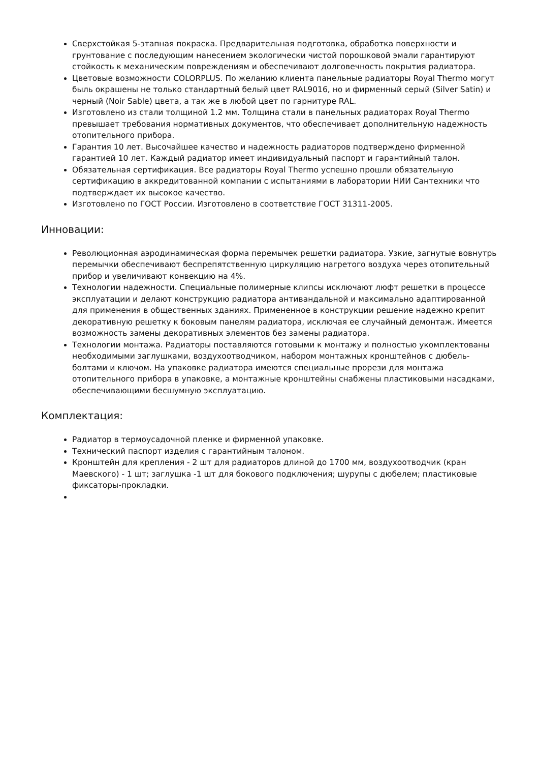Сверхстойкая 5-этапная покраска. Предварительная подготовка, обработка поверхности и грунтование с последующим нанесением экологически чистой порошковой эмали гарантируют стойкость к механическим повреждениям и обеспечивают долговечность покрытия радиатора.
Цветовые возможности COLORPLUS. По желанию клиента панельные радиаторы Royal Thermo могут быль окрашены не только стандартный белый цвет RAL9016, но и фирменный серый (Silver Satin) и черный (Noir Sable) цвета, а так же в любой цвет по гарнитуре RAL.
Изготовлено из стали толщиной 1.2 мм. Толщина стали в панельных радиаторах Royal Thermo превышает требования нормативных документов, что обеспечивает дополнительную надежность отопительного прибора.
Гарантия 10 лет. Высочайшее качество и надежность радиаторов подтверждено фирменной гарантией 10 лет. Каждый радиатор имеет индивидуальный паспорт и гарантийный талон.
Обязательная сертификация. Все радиаторы Royal Thermo успешно прошли обязательную сертификацию в аккредитованной компании с испытаниями в лаборатории НИИ Сантехники что подтверждает их высокое качество.
Изготовлено по ГОСТ России. Изготовлено в соответствие ГОСТ 31311-2005.
Инновации:
Революционная аэродинамическая форма перемычек решетки радиатора. Узкие, загнутые вовнутрь перемычки обеспечивают беспрепятственную циркуляцию нагретого воздуха через отопительный прибор и увеличивают конвекцию на 4%.
Технологии надежности. Специальные полимерные клипсы исключают люфт решетки в процессе эксплуатации и делают конструкцию радиатора антивандальной и максимально адаптированной для применения в общественных зданиях. Примененное в конструкции решение надежно крепит декоративную решетку к боковым панелям радиатора, исключая ее случайный демонтаж. Имеется возможность замены декоративных элементов без замены радиатора.
Технологии монтажа. Радиаторы поставляются готовыми к монтажу и полностью укомплектованы необходимыми заглушками, воздухоотводчиком, набором монтажных кронштейнов с дюбель-болтами и ключом. На упаковке радиатора имеются специальные прорези для монтажа отопительного прибора в упаковке, а монтажные кронштейны снабжены пластиковыми насадками, обеспечивающими бесшумную эксплуатацию.
Комплектация:
Радиатор в термоусадочной пленке и фирменной упаковке.
Технический паспорт изделия с гарантийным талоном.
Кронштейн для крепления - 2 шт для радиаторов длиной до 1700 мм, воздухоотводчик (кран Маевского) - 1 шт; заглушка -1 шт для бокового подключения; шурупы с дюбелем; пластиковые фиксаторы-прокладки.